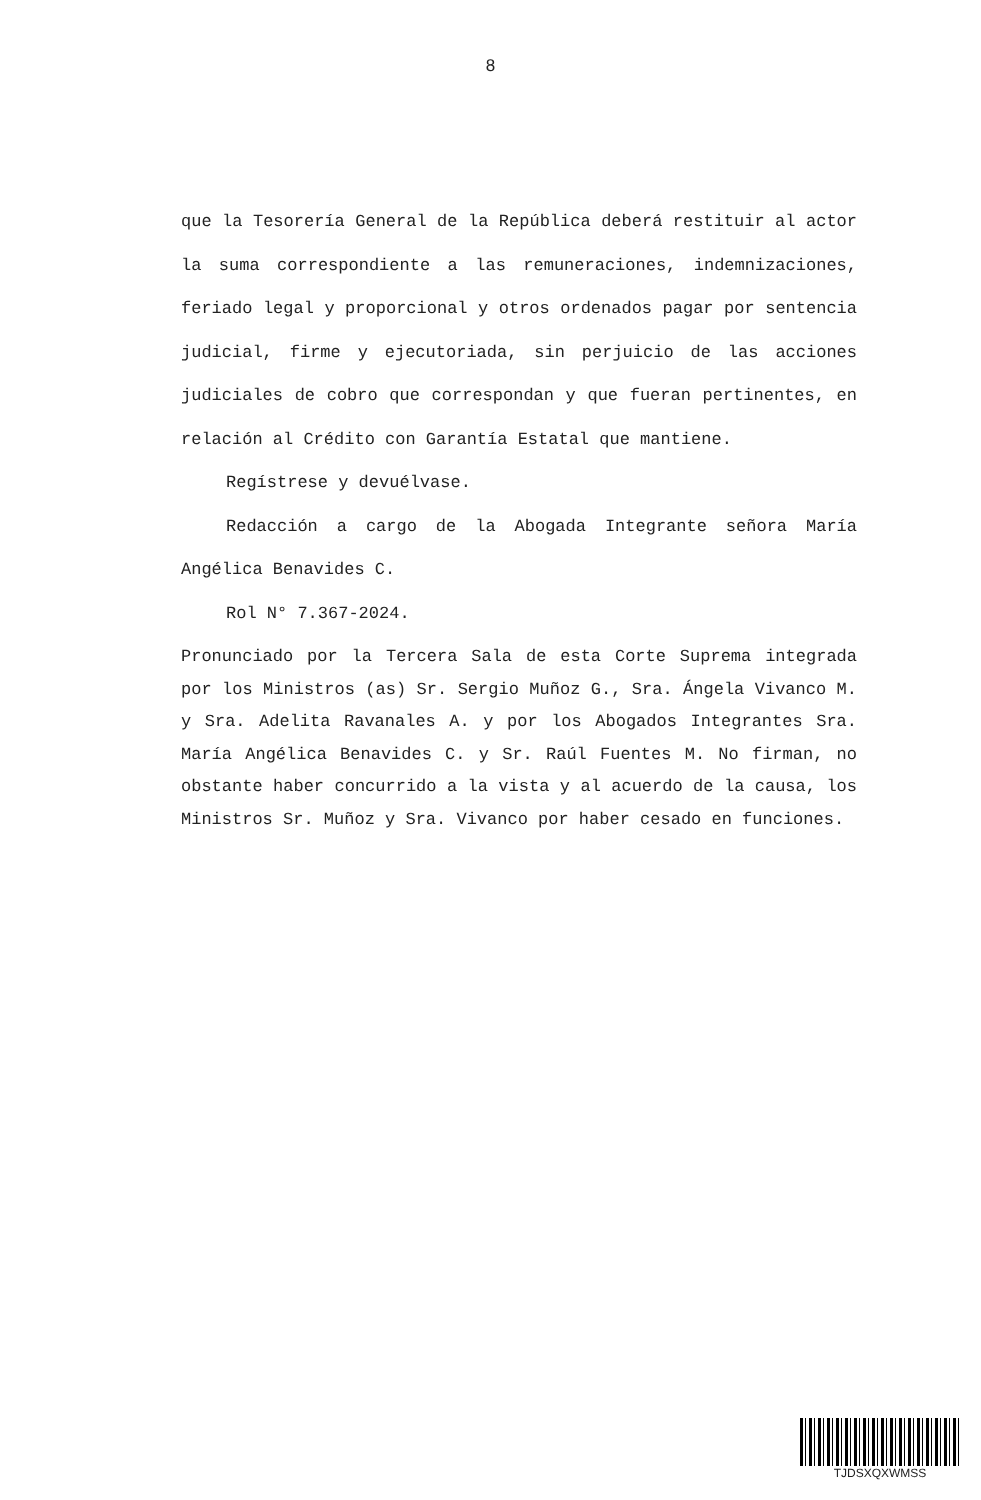8
que la Tesorería General de la República deberá restituir al actor la suma correspondiente a las remuneraciones, indemnizaciones, feriado legal y proporcional y otros ordenados pagar por sentencia judicial, firme y ejecutoriada, sin perjuicio de las acciones judiciales de cobro que correspondan y que fueran pertinentes, en relación al Crédito con Garantía Estatal que mantiene.
Regístrese y devuélvase.
Redacción a cargo de la Abogada Integrante señora María Angélica Benavides C.
Rol N° 7.367-2024.
Pronunciado por la Tercera Sala de esta Corte Suprema integrada por los Ministros (as) Sr. Sergio Muñoz G., Sra. Ángela Vivanco M. y Sra. Adelita Ravanales A. y por los Abogados Integrantes Sra. María Angélica Benavides C. y Sr. Raúl Fuentes M. No firman, no obstante haber concurrido a la vista y al acuerdo de la causa, los Ministros Sr. Muñoz y Sra. Vivanco por haber cesado en funciones.
TJDSXQXWMSS